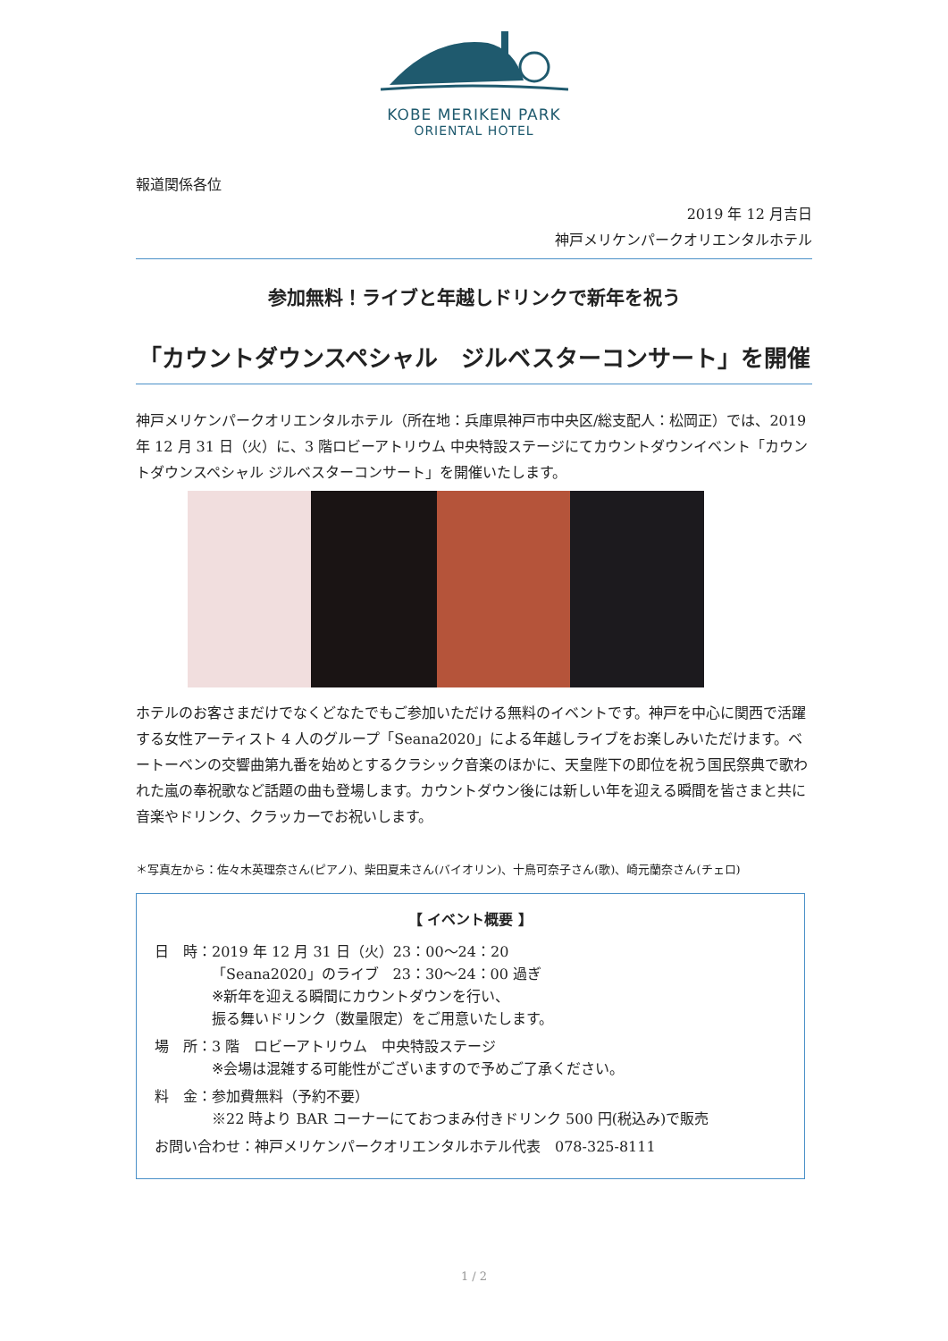KOBE MERIKEN PARK
ORIENTAL HOTEL
報道関係各位
2019 年 12 月吉日
神戸メリケンパークオリエンタルホテル
参加無料！ライブと年越しドリンクで新年を祝う
「カウントダウンスペシャル　ジルベスターコンサート」を開催
神戸メリケンパークオリエンタルホテル（所在地：兵庫県神戸市中央区/総支配人：松岡正）では、2019 年 12 月 31 日（火）に、3 階ロビーアトリウム 中央特設ステージにてカウントダウンイベント「カウントダウンスペシャル ジルベスターコンサート」を開催いたします。
ホテルのお客さまだけでなくどなたでもご参加いただける無料のイベントです。神戸を中心に関西で活躍する女性アーティスト 4 人のグループ「Seana2020」による年越しライブをお楽しみいただけます。ベートーベンの交響曲第九番を始めとするクラシック音楽のほかに、天皇陛下の即位を祝う国民祭典で歌われた嵐の奉祝歌など話題の曲も登場します。カウントダウン後には新しい年を迎える瞬間を皆さまと共に音楽やドリンク、クラッカーでお祝いします。
＊写真左から：佐々木英理奈さん(ピアノ)、柴田夏未さん(バイオリン)、十鳥可奈子さん(歌)、崎元蘭奈さん(チェロ)
【 イベント概要 】
| 日 時： | 2019 年 12 月 31 日（火）23：00～24：20 「Seana2020」のライブ 23：30～24：00 過ぎ ※新年を迎える瞬間にカウントダウンを行い、 振る舞いドリンク（数量限定）をご用意いたします。 |
| 場 所： | 3 階 ロビーアトリウム 中央特設ステージ ※会場は混雑する可能性がございますので予めご了承ください。 |
| 料 金： | 参加費無料（予約不要） ※22 時より BAR コーナーにておつまみ付きドリンク 500 円(税込み)で販売 |
| お問い合わせ：神戸メリケンパークオリエンタルホテル代表 078-325-8111 | |
1 / 2